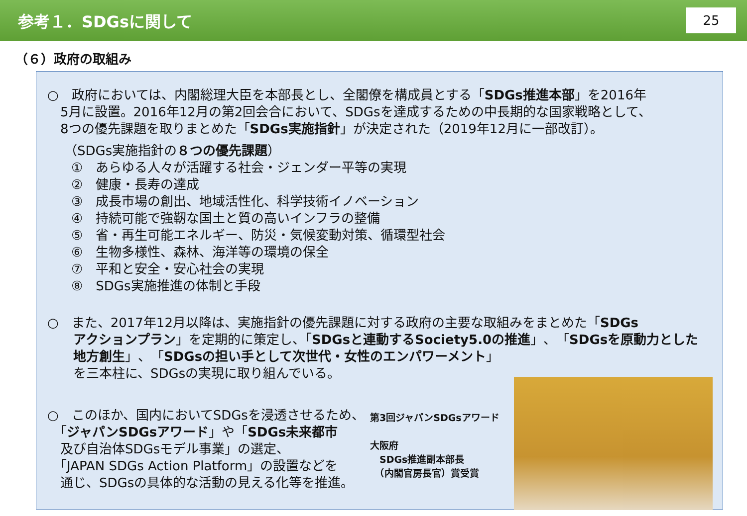参考１．SDGsに関して
25
（６）政府の取組み
○　政府においては、内閣総理大臣を本部長とし、全閣僚を構成員とする「SDGs推進本部」を2016年
　5月に設置。2016年12月の第2回会合において、SDGsを達成するための中長期的な国家戦略として、
　8つの優先課題を取りまとめた「SDGs実施指針」が決定された（2019年12月に一部改訂）。
（SDGs実施指針の８つの優先課題）
①　あらゆる人々が活躍する社会・ジェンダー平等の実現
②　健康・長寿の達成
③　成長市場の創出、地域活性化、科学技術イノベーション
④　持続可能で強靭な国土と質の高いインフラの整備
⑤　省・再生可能エネルギー、防災・気候変動対策、循環型社会
⑥　生物多様性、森林、海洋等の環境の保全
⑦　平和と安全・安心社会の実現
⑧　SDGs実施推進の体制と手段
○　また、2017年12月以降は、実施指針の優先課題に対する政府の主要な取組みをまとめた「SDGs
　　アクションプラン」を定期的に策定し、「SDGsと連動するSociety5.0の推進」、「SDGsを原動力とした
　　地方創生」、「SDGsの担い手として次世代・女性のエンパワーメント」
　　を三本柱に、SDGsの実現に取り組んでいる。
○　このほか、国内においてSDGsを浸透させるため、
　「ジャパンSDGsアワード」や「SDGs未来都市
　及び自治体SDGsモデル事業」の選定、
　「JAPAN SDGs Action Platform」の設置などを
　通じ、SDGsの具体的な活動の見える化等を推進。
第3回ジャパンSDGsアワード
大阪府
　SDGs推進副本部長
　（内閣官房長官）賞受賞